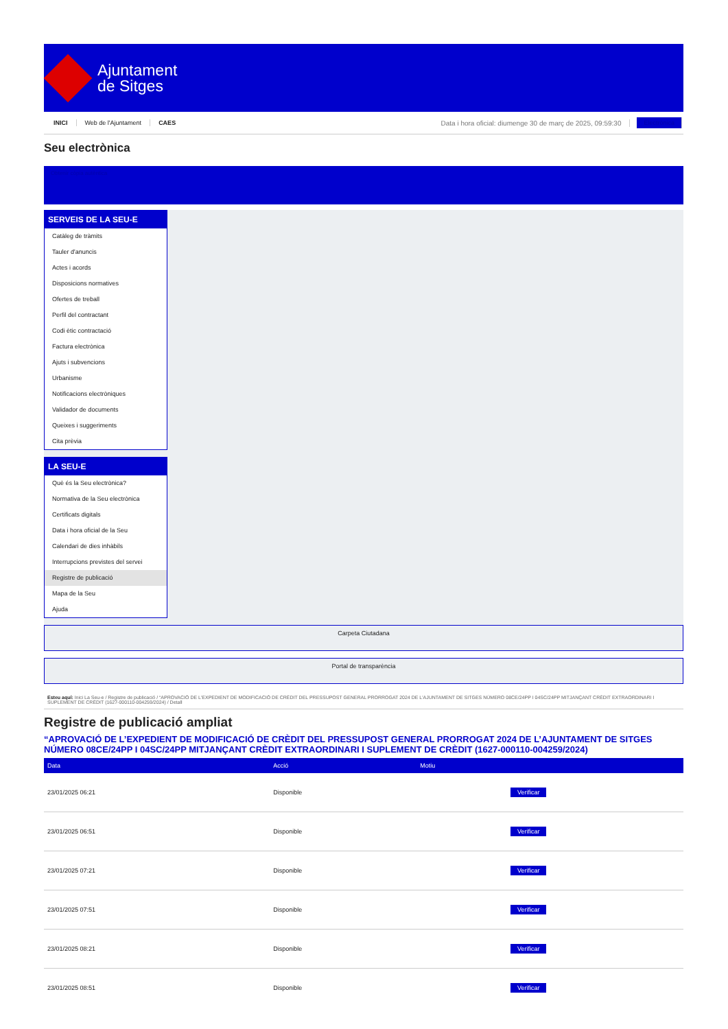Ajuntament
de Sitges
INICI Web de l'Ajuntament CAES Data i hora oficial: diumenge 30 de març de 2025, 09:59:30 Electrònica
Seu electrònica
Obtenir còpia autèntica
SERVEIS DE LA SEU-E
Catàleg de tràmits
Tauler d'anuncis
Actes i acords
Disposicions normatives
Ofertes de treball
Perfil del contractant
Codi ètic contractació
Factura electrònica
Ajuts i subvencions
Urbanisme
Notificacions electròniques
Validador de documents
Queixes i suggeriments
Cita prèvia
LA SEU-E
Què és la Seu electrònica?
Normativa de la Seu electrònica
Certificats digitals
Data i hora oficial de la Seu
Calendari de dies inhàbils
Interrupcions previstes del servei
Registre de publicació
Mapa de la Seu
Ajuda
Carpeta Ciutadana
Portal de transparència
Esteu aquí: Inici La Seu-e / Registre de publicació / “APROVACIÓ DE L'EXPEDIENT DE MODIFICACIÓ DE CRÈDIT DEL PRESSUPOST GENERAL PRORROGAT 2024 DE L'AJUNTAMENT DE SITGES NÚMERO 08CE/24PP I 04SC/24PP MITJANÇANT CRÈDIT EXTRAORDINARI I SUPLEMENT DE CRÈDIT (1627-000110-004259/2024) / Detall
Registre de publicació ampliat
“APROVACIÓ DE L’EXPEDIENT DE MODIFICACIÓ DE CRÈDIT DEL PRESSUPOST GENERAL PRORROGAT 2024 DE L’AJUNTAMENT DE SITGES NÚMERO 08CE/24PP I 04SC/24PP MITJANÇANT CRÈDIT EXTRAORDINARI I SUPLEMENT DE CRÈDIT (1627-000110-004259/2024)
| Data | Acció | Motiu | |
| --- | --- | --- | --- |
| 23/01/2025 06:21 | Disponible | | Verificar |
| 23/01/2025 06:51 | Disponible | | Verificar |
| 23/01/2025 07:21 | Disponible | | Verificar |
| 23/01/2025 07:51 | Disponible | | Verificar |
| 23/01/2025 08:21 | Disponible | | Verificar |
| 23/01/2025 08:51 | Disponible | | Verificar |